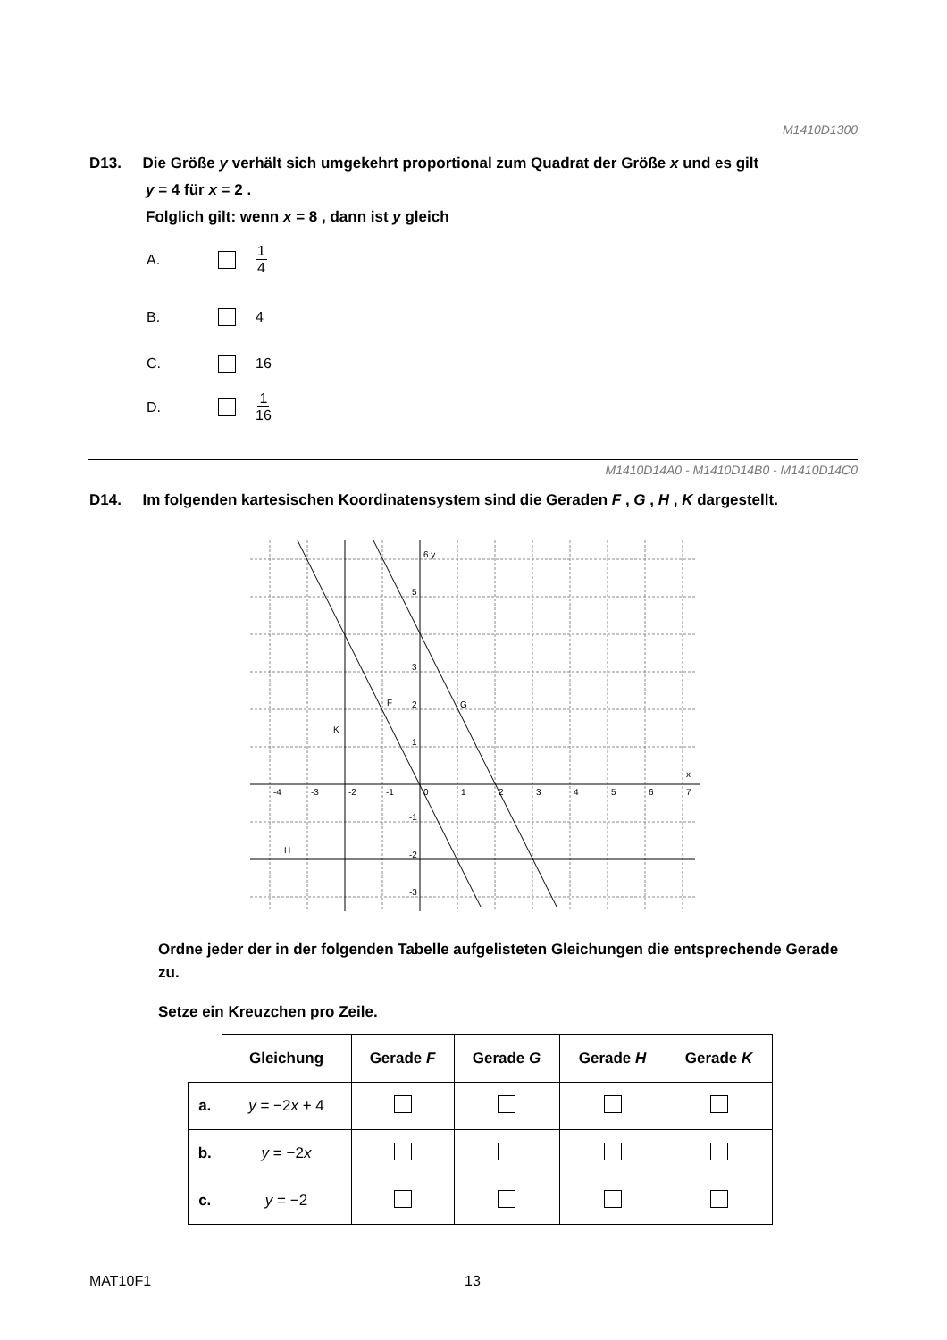M1410D1300
D13. Die Größe y verhält sich umgekehrt proportional zum Quadrat der Größe x und es gilt
y = 4 für x = 2 .
Folglich gilt: wenn x = 8 , dann ist y gleich
A. 1 4
B. 4
C. 16
D. 1 16
M1410D14A0 - M1410D14B0 - M1410D14C0
D14. Im folgenden kartesischen Koordinatensystem sind die Geraden F , G , H , K dargestellt.
6 y
5
3
2
1
-1
-2
-3
-4
-3
-2
-1
0
1
2
3
4
5
6
7
x
F
G
K
H
Ordne jeder der in der folgenden Tabelle aufgelisteten Gleichungen die entsprechende Gerade zu.
Setze ein Kreuzchen pro Zeile.
| | Gleichung | Gerade F | Gerade G | Gerade H | Gerade K |
| a. | y = −2 x + 4 | | | | |
| b. | y = −2 x | | | | |
| c. | y = −2 | | | | |
MAT10F1 13